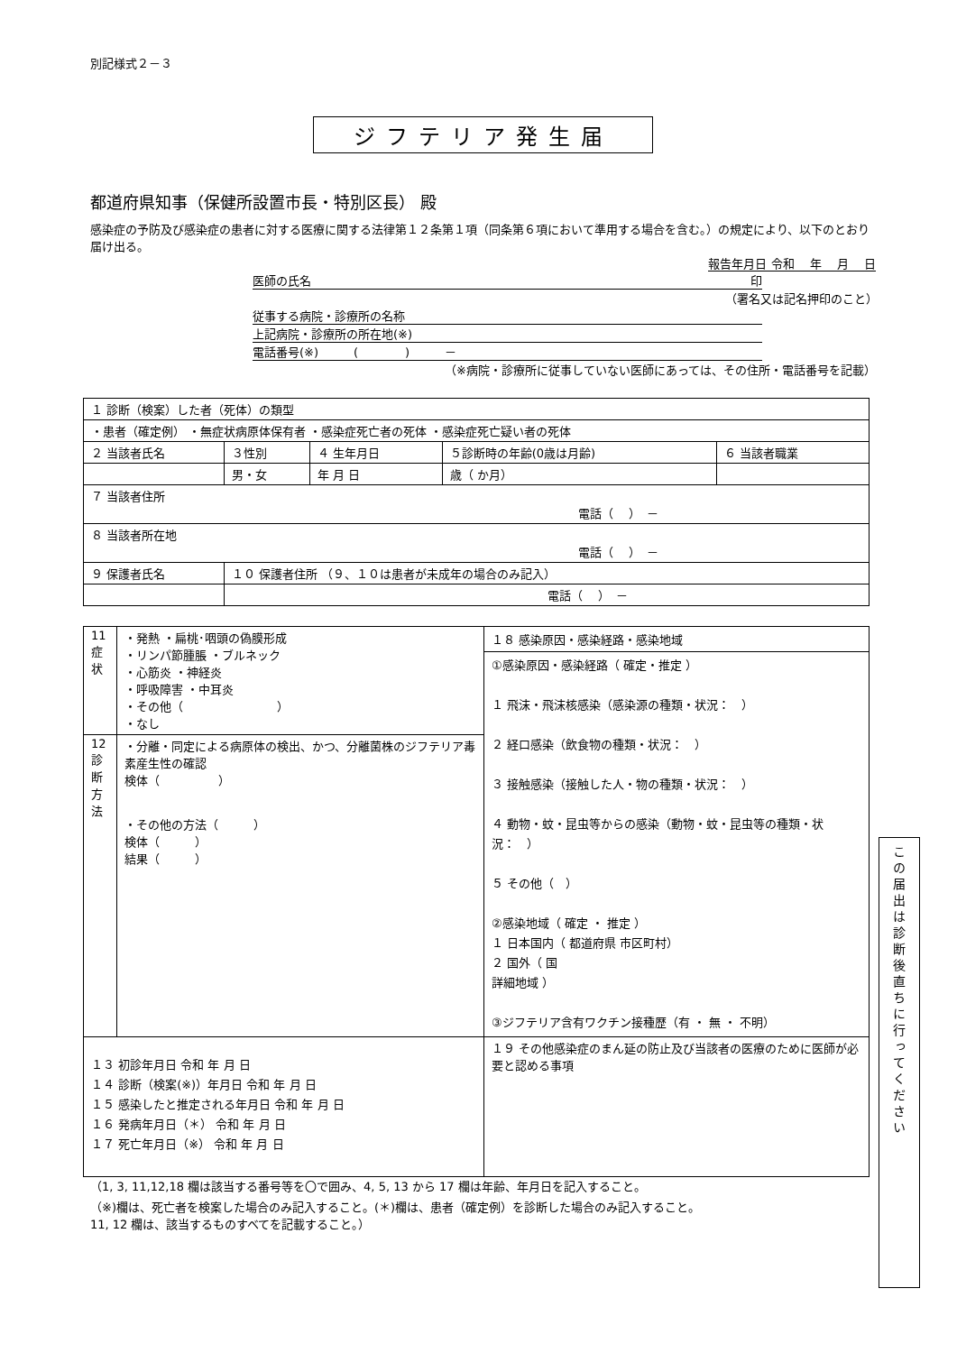別記様式２－３
ジフテリア発生届
都道府県知事（保健所設置市長・特別区長） 殿
感染症の予防及び感染症の患者に対する医療に関する法律第１２条第１項（同条第６項において準用する場合を含む。）の規定により、以下のとおり届け出る。
報告年月日 令和　 年　 月　 日
医師の氏名 印
（署名又は記名押印のこと）
従事する病院・診療所の名称
上記病院・診療所の所在地(※)
電話番号(※)　　　(　　　　)　　　－
（※病院・診療所に従事していない医師にあっては、その住所・電話番号を記載）
| １ 診断（検案）した者（死体）の類型 | | | | |
| ・患者（確定例） ・無症状病原体保有者 ・感染症死亡者の死体 ・感染症死亡疑い者の死体 | | | | |
| ２ 当該者氏名 | ３性別 | ４ 生年月日 | ５診断時の年齢(0歳は月齢) | ６ 当該者職業 |
| | 男・女 | 年 月 日 | 歳（ か月） | |
| ７ 当該者住所 電話（ ） － | | | | |
| ８ 当該者所在地 電話（ ） － | | | | |
| ９ 保護者氏名 | １０ 保護者住所 （９、１０は患者が未成年の場合のみ記入） | | | |
| | 電話（ ） － | | | |
| 11 症状 | ・発熱 ・扁桃･咽頭の偽膜形成 ・リンパ節腫脹 ・ブルネック ・心筋炎 ・神経炎 ・呼吸障害 ・中耳炎 ・その他（ ） ・なし | １８ 感染原因・感染経路・感染地域 ①感染原因・感染経路（ 確定・推定 ） １ 飛沫・飛沫核感染（感染源の種類・状況： ） ２ 経口感染（飲食物の種類・状況： ） ３ 接触感染（接触した人・物の種類・状況： ） ４ 動物・蚊・昆虫等からの感染（動物・蚊・昆虫等の種類・状況： ） ５ その他（ ） ②感染地域（ 確定 ・ 推定 ） １ 日本国内（ 都道府県 市区町村） ２ 国外（ 国 詳細地域 ） ③ジフテリア含有ワクチン接種歴（有 ・ 無 ・ 不明） |
| 12 診断方法 | ・分離・同定による病原体の検出、かつ、分離菌株のジフテリア毒素産生性の確認 検体（ ） ・その他の方法（ ） 検体（ ） 結果（ ） | |
| １３ 初診年月日 令和 年 月 日 １４ 診断（検案(※)）年月日 令和 年 月 日 １５ 感染したと推定される年月日 令和 年 月 日 １６ 発病年月日（＊） 令和 年 月 日 １７ 死亡年月日（※） 令和 年 月 日 | | １９ その他感染症のまん延の防止及び当該者の医療のために医師が必要と認める事項 |
（1, 3, 11,12,18 欄は該当する番号等を〇で囲み、4, 5, 13 から 17 欄は年齢、年月日を記入すること。
（※)欄は、死亡者を検案した場合のみ記入すること。(＊)欄は、患者（確定例）を診断した場合のみ記入すること。
11, 12 欄は、該当するものすべてを記載すること。）
この届出は診断後直ちに行ってください